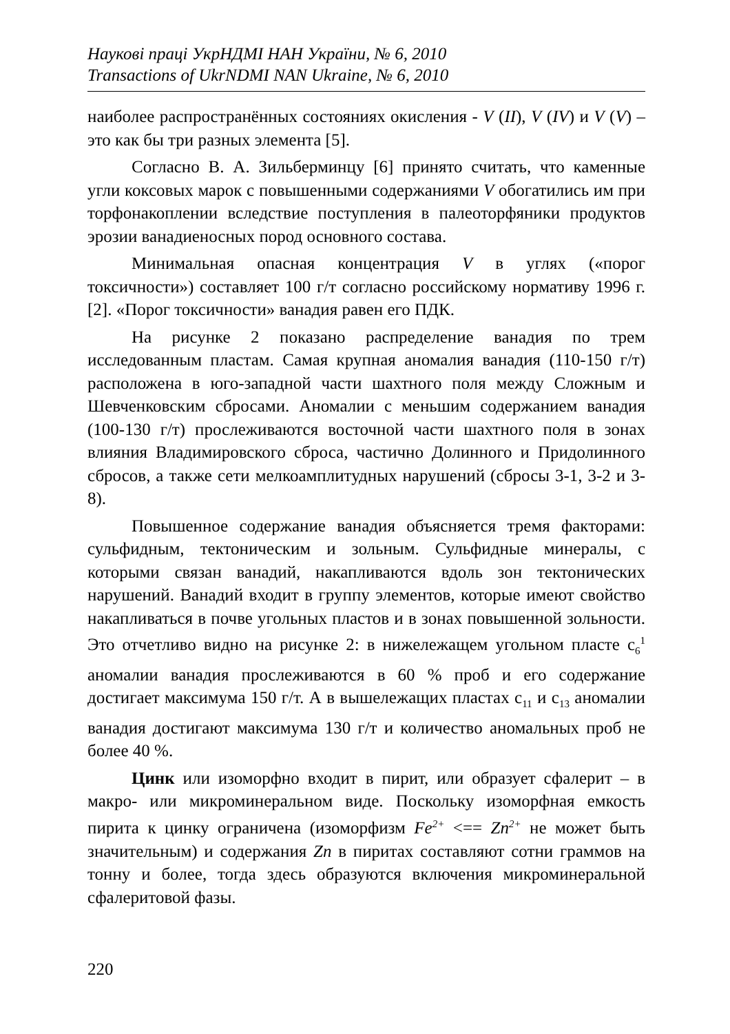Наукові праці УкрНДМІ НАН України, № 6, 2010
Transactions of UkrNDMI NAN Ukraine, № 6, 2010
наиболее распространённых состояниях окисления - V (II), V (IV) и V (V) – это как бы три разных элемента [5].
Согласно В. А. Зильберминцу [6] принято считать, что каменные угли коксовых марок с повышенными содержаниями V обогатились им при торфонакоплении вследствие поступления в палеоторфяники продуктов эрозии ванадиеносных пород основного состава.
Минимальная опасная концентрация V в углях («порог токсичности») составляет 100 г/т согласно российскому нормативу 1996 г. [2]. «Порог токсичности» ванадия равен его ПДК.
На рисунке 2 показано распределение ванадия по трем исследованным пластам. Самая крупная аномалия ванадия (110-150 г/т) расположена в юго-западной части шахтного поля между Сложным и Шевченковским сбросами. Аномалии с меньшим содержанием ванадия (100-130 г/т) прослеживаются восточной части шахтного поля в зонах влияния Владимировского сброса, частично Долинного и Придолинного сбросов, а также сети мелкоамплитудных нарушений (сбросы 3-1, 3-2 и 3-8).
Повышенное содержание ванадия объясняется тремя факторами: сульфидным, тектоническим и зольным. Сульфидные минералы, с которыми связан ванадий, накапливаются вдоль зон тектонических нарушений. Ванадий входит в группу элементов, которые имеют свойство накапливаться в почве угольных пластов и в зонах повышенной зольности. Это отчетливо видно на рисунке 2: в нижележащем угольном пласте с<sub>6</sub><sup>1</sup> аномалии ванадия прослеживаются в 60 % проб и его содержание достигает максимума 150 г/т. А в вышележащих пластах с<sub>11</sub> и с<sub>13</sub> аномалии ванадия достигают максимума 130 г/т и количество аномальных проб не более 40 %.
Цинк или изоморфно входит в пирит, или образует сфалерит – в макро- или микроминеральном виде. Поскольку изоморфная емкость пирита к цинку ограничена (изоморфизм Fe<sup>2+</sup> <== Zn<sup>2+</sup> не может быть значительным) и содержания Zn в пиритах составляют сотни граммов на тонну и более, тогда здесь образуются включения микроминеральной сфалеритовой фазы.
220